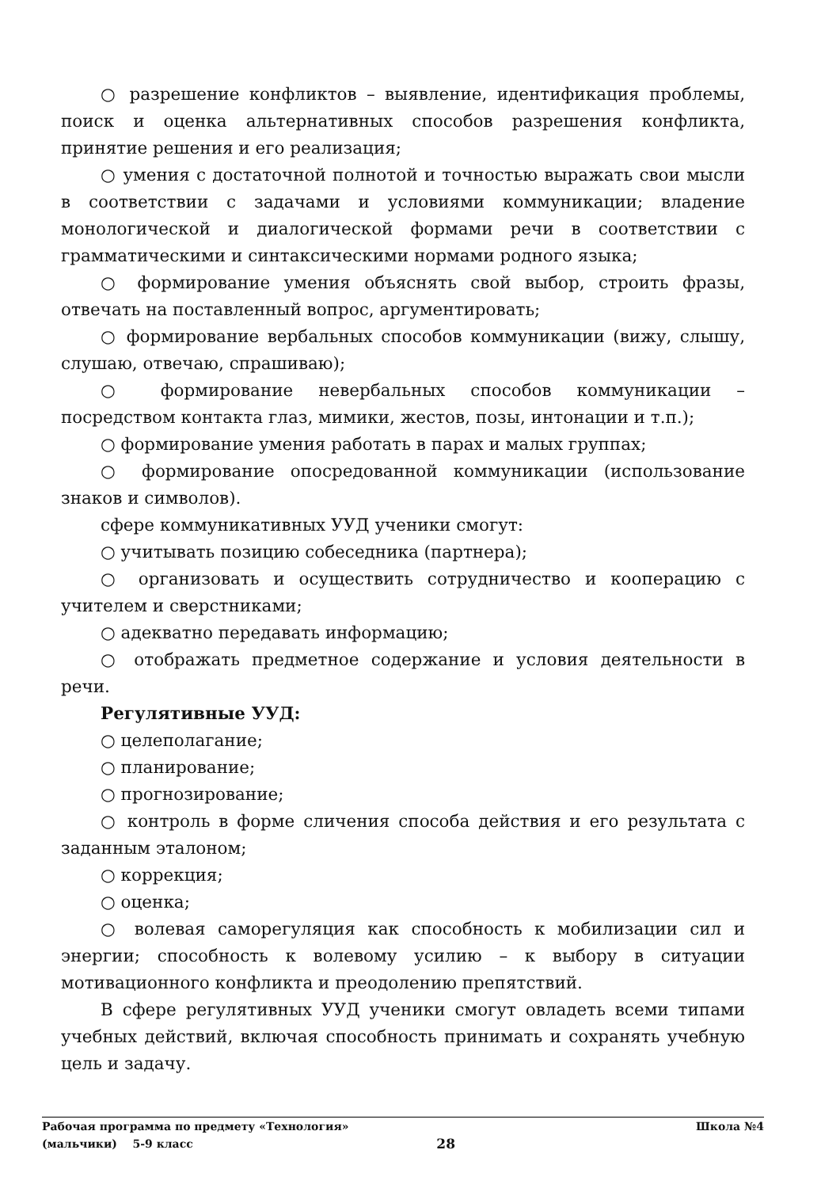○ разрешение конфликтов – выявление, идентификация проблемы, поиск и оценка альтернативных способов разрешения конфликта, принятие решения и его реализация;
○ умения с достаточной полнотой и точностью выражать свои мысли в соответствии с задачами и условиями коммуникации; владение монологической и диалогической формами речи в соответствии с грамматическими и синтаксическими нормами родного языка;
○ формирование умения объяснять свой выбор, строить фразы, отвечать на поставленный вопрос, аргументировать;
○ формирование вербальных способов коммуникации (вижу, слышу, слушаю, отвечаю, спрашиваю);
○ формирование невербальных способов коммуникации – посредством контакта глаз, мимики, жестов, позы, интонации и т.п.);
○ формирование умения работать в парах и малых группах;
○ формирование опосредованной коммуникации (использование знаков и символов).
сфере коммуникативных УУД ученики смогут:
○ учитывать позицию собеседника (партнера);
○ организовать и осуществить сотрудничество и кооперацию с учителем и сверстниками;
○ адекватно передавать информацию;
○ отображать предметное содержание и условия деятельности в речи.
Регулятивные УУД:
○ целеполагание;
○ планирование;
○ прогнозирование;
○ контроль в форме сличения способа действия и его результата с заданным эталоном;
○ коррекция;
○ оценка;
○ волевая саморегуляция как способность к мобилизации сил и энергии; способность к волевому усилию – к выбору в ситуации мотивационного конфликта и преодолению препятствий.
В сфере регулятивных УУД ученики смогут овладеть всеми типами учебных действий, включая способность принимать и сохранять учебную цель и задачу.
Рабочая программа по предмету «Технология» Школа №4
(мальчики) 5-9 класс 28